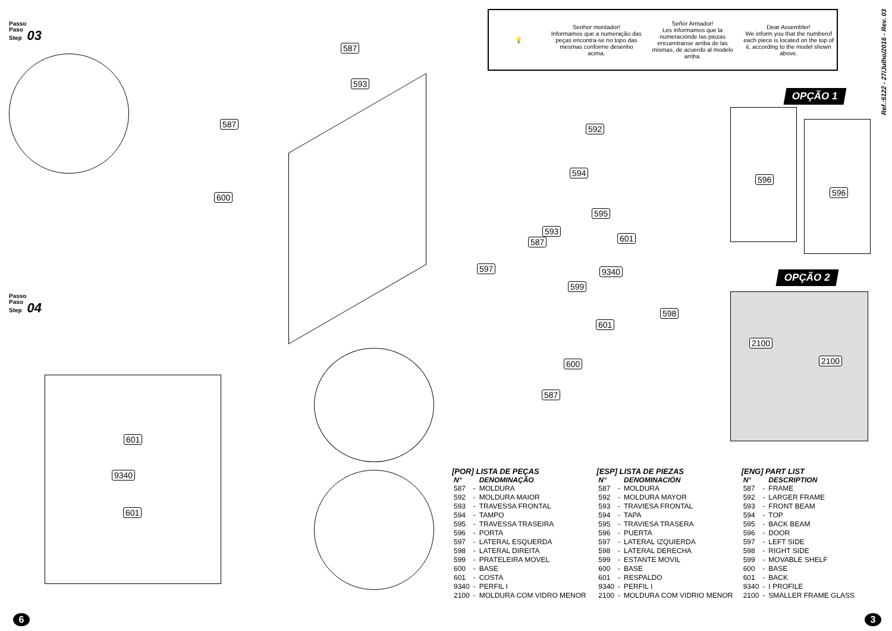Passo
Paso
Step 03
587
593
587
600
Passo
Paso
Step 04
601
9340
601
💡
Senhor montador!
Informamos que a numeração das peças encontra-se no topo das mesmas conforme desenho acima.
Señor Armador!
Les informamos que la numeraciónde las piezas encuentranse arriba de las mismas, de acuerdo al modelo arriba.
Dear Assembler!
We inform you that the numberof each piece is located on the top of it, according to the model shown above.
Ref.:5122 - 27/Julho/2016 - Rev. 03
OPÇÃO 1
OPÇÃO 2
592
594
595
593
601 587
597 9340
599
598
601
600
587
596
596
2100
2100
[POR] LISTA DE PEÇAS
| N° | | DENOMINAÇÃO |
| --- | --- | --- |
| 587 | - | MOLDURA |
| 592 | - | MOLDURA MAIOR |
| 593 | - | TRAVESSA FRONTAL |
| 594 | - | TAMPO |
| 595 | - | TRAVESSA TRASEIRA |
| 596 | - | PORTA |
| 597 | - | LATERAL ESQUERDA |
| 598 | - | LATERAL DIREITA |
| 599 | - | PRATELEIRA MOVEL |
| 600 | - | BASE |
| 601 | - | COSTA |
| 9340 | - | PERFIL I |
| 2100 | - | MOLDURA COM VIDRO MENOR |
[ESP] LISTA DE PIEZAS
| N° | | DENOMINACIÓN |
| --- | --- | --- |
| 587 | - | MOLDURA |
| 592 | - | MOLDURA MAYOR |
| 593 | - | TRAVIESA FRONTAL |
| 594 | - | TAPA |
| 595 | - | TRAVIESA TRASERA |
| 596 | - | PUERTA |
| 597 | - | LATERAL IZQUIERDA |
| 598 | - | LATERAL DERECHA |
| 599 | - | ESTANTE MOVIL |
| 600 | - | BASE |
| 601 | - | RESPALDO |
| 9340 | - | PERFIL I |
| 2100 | - | MOLDURA COM VIDRIO MENOR |
[ENG] PART LIST
| N° | | DESCRIPTION |
| --- | --- | --- |
| 587 | - | FRAME |
| 592 | - | LARGER FRAME |
| 593 | - | FRONT BEAM |
| 594 | - | TOP |
| 595 | - | BACK BEAM |
| 596 | - | DOOR |
| 597 | - | LEFT SIDE |
| 598 | - | RIGHT SIDE |
| 599 | - | MOVABLE SHELF |
| 600 | - | BASE |
| 601 | - | BACK |
| 9340 | - | I PROFILE |
| 2100 | - | SMALLER FRAME GLASS |
6 3